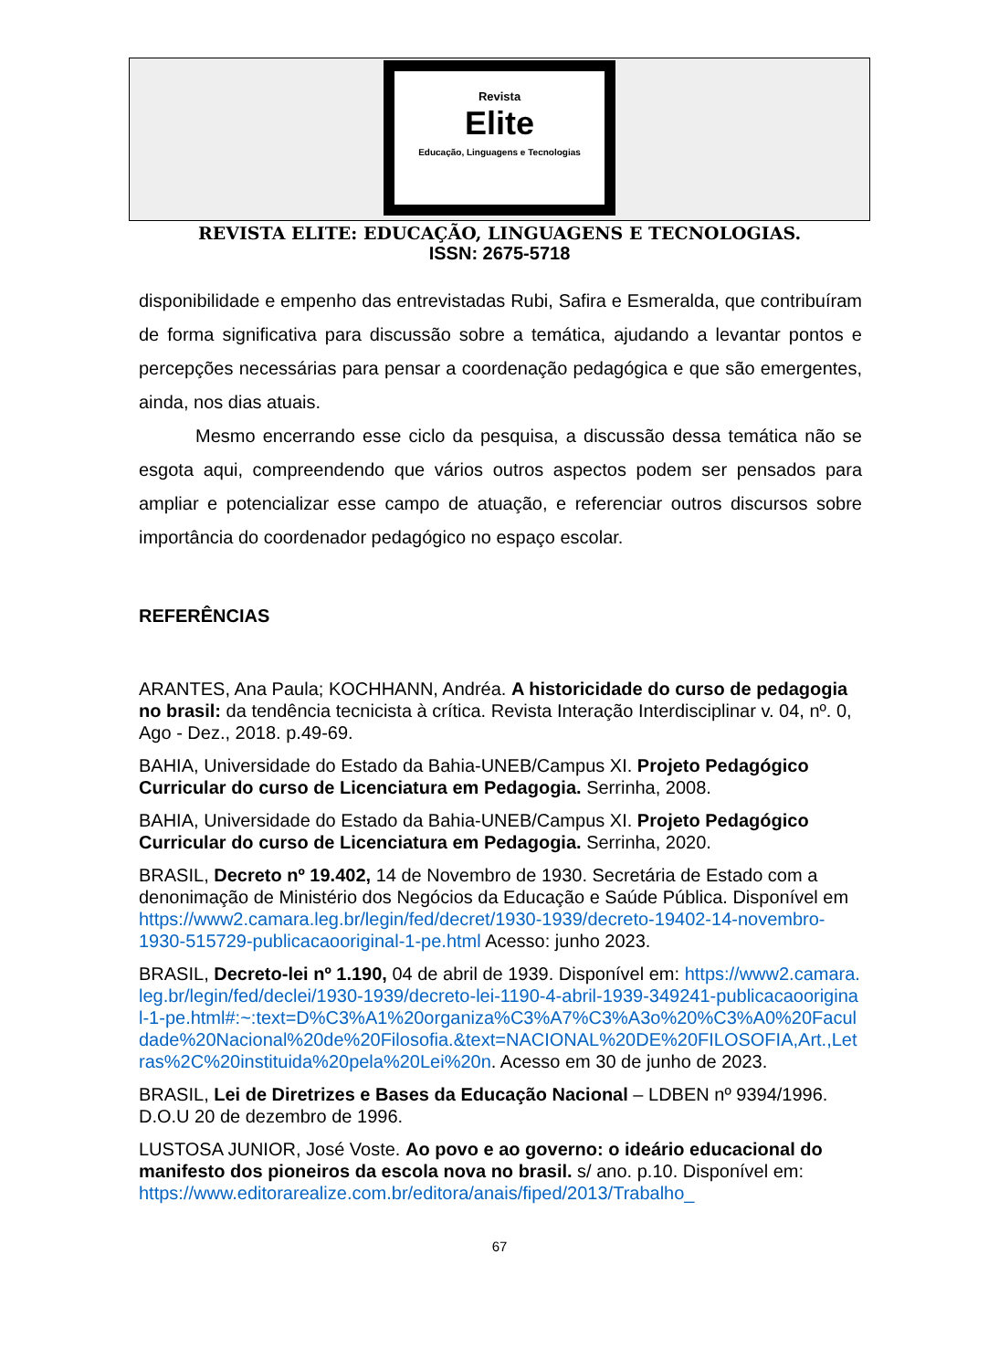Revista
Elite
Educação, Linguagens e Tecnologias
REVISTA ELITE: EDUCAÇÃO, LINGUAGENS E TECNOLOGIAS.
ISSN: 2675-5718
disponibilidade e empenho das entrevistadas Rubi, Safira e Esmeralda, que contribuíram de forma significativa para discussão sobre a temática, ajudando a levantar pontos e percepções necessárias para pensar a coordenação pedagógica e que são emergentes, ainda, nos dias atuais.
Mesmo encerrando esse ciclo da pesquisa, a discussão dessa temática não se esgota aqui, compreendendo que vários outros aspectos podem ser pensados para ampliar e potencializar esse campo de atuação, e referenciar outros discursos sobre importância do coordenador pedagógico no espaço escolar.
REFERÊNCIAS
ARANTES, Ana Paula; KOCHHANN, Andréa. A historicidade do curso de pedagogia no brasil: da tendência tecnicista à crítica. Revista Interação Interdisciplinar v. 04, nº. 0, Ago - Dez., 2018. p.49-69.
BAHIA, Universidade do Estado da Bahia-UNEB/Campus XI. Projeto Pedagógico Curricular do curso de Licenciatura em Pedagogia. Serrinha, 2008.
BAHIA, Universidade do Estado da Bahia-UNEB/Campus XI. Projeto Pedagógico Curricular do curso de Licenciatura em Pedagogia. Serrinha, 2020.
BRASIL, Decreto nº 19.402, 14 de Novembro de 1930. Secretária de Estado com a denonimação de Ministério dos Negócios da Educação e Saúde Pública. Disponível em https://www2.camara.leg.br/legin/fed/decret/1930-1939/decreto-19402-14-novembro-1930-515729-publicacaooriginal-1-pe.html Acesso: junho 2023.
BRASIL, Decreto-lei nº 1.190, 04 de abril de 1939. Disponível em: https://www2.camara.leg.br/legin/fed/declei/1930-1939/decreto-lei-1190-4-abril-1939-349241-publicacaooriginal-1-pe.html#:~:text=D%C3%A1%20organiza%C3%A7%C3%A3o%20%C3%A0%20Faculdade%20Nacional%20de%20Filosofia.&text=NACIONAL%20DE%20FILOSOFIA,Art.,Letras%2C%20instituida%20pela%20Lei%20n. Acesso em 30 de junho de 2023.
BRASIL, Lei de Diretrizes e Bases da Educação Nacional – LDBEN nº 9394/1996. D.O.U 20 de dezembro de 1996.
LUSTOSA JUNIOR, José Voste. Ao povo e ao governo: o ideário educacional do manifesto dos pioneiros da escola nova no brasil. s/ ano. p.10. Disponível em: https://www.editorarealize.com.br/editora/anais/fiped/2013/Trabalho_
67